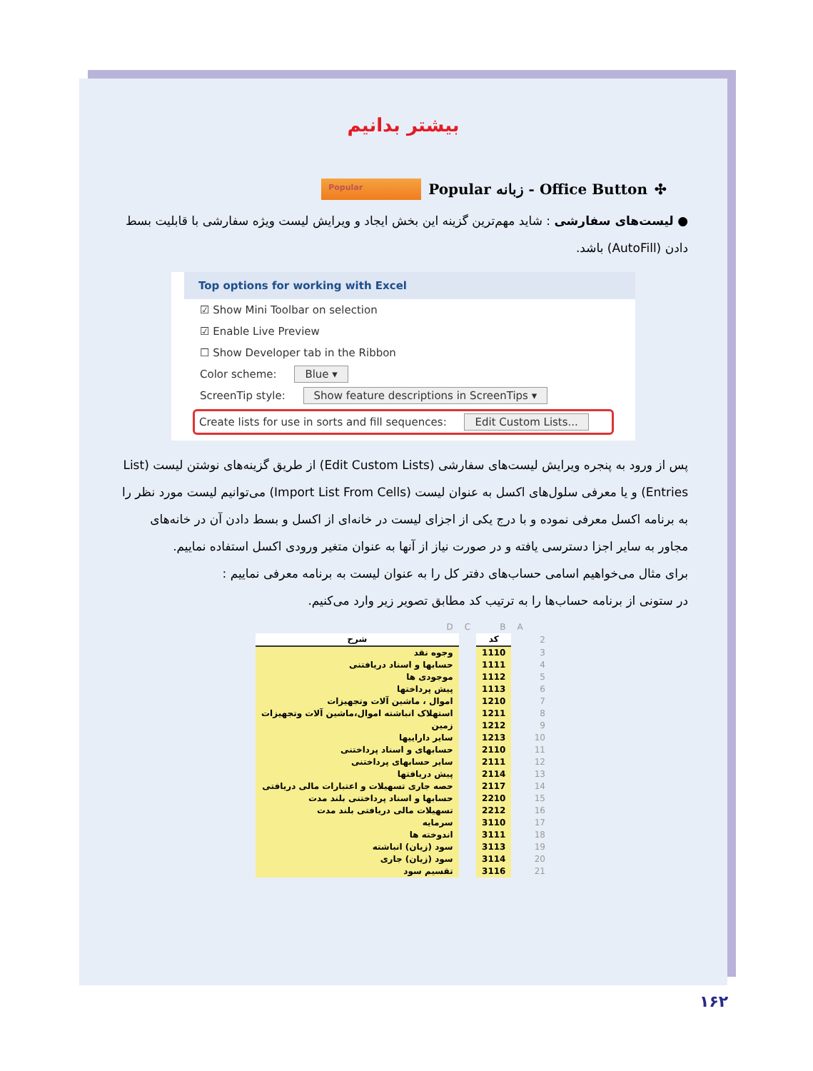بیشتر بدانیم
Popular Popular زبانه - Office Button ✣
● لیست‌های سفارشی : شاید مهم‌ترین گزینه این بخش ایجاد و ویرایش لیست ویژه سفارشی با قابلیت بسط دادن (AutoFill) باشد.
Top options for working with Excel
☑ Show Mini Toolbar on selection
☑ Enable Live Preview
☐ Show Developer tab in the Ribbon
Color scheme: Blue ▾
ScreenTip style: Show feature descriptions in ScreenTips ▾
Create lists for use in sorts and fill sequences: Edit Custom Lists...
پس از ورود به پنجره ویرایش لیست‌های سفارشی (Edit Custom Lists) از طریق گزینه‌های نوشتن لیست (List Entries) و یا معرفی سلول‌های اکسل به عنوان لیست (Import List From Cells) می‌توانیم لیست مورد نظر را به برنامه اکسل معرفی نموده و با درج یکی از اجزای لیست در خانه‌ای از اکسل و بسط دادن آن در خانه‌های مجاور به سایر اجزا دسترسی یافته و در صورت نیاز از آنها به عنوان متغیر ورودی اکسل استفاده نماییم.
برای مثال می‌خواهیم اسامی حساب‌های دفتر کل را به عنوان لیست به برنامه معرفی نماییم :
در ستونی از برنامه حساب‌ها را به ترتیب کد مطابق تصویر زیر وارد می‌کنیم.
| | A | B | C | D |
| 2 | | کد | | شرح |
| 3 | | 1110 | | وجوه نقد |
| 4 | | 1111 | | حسابها و اسناد دریافتنی |
| 5 | | 1112 | | موجودی ها |
| 6 | | 1113 | | پیش پرداختها |
| 7 | | 1210 | | اموال ، ماشین آلات وتجهیزات |
| 8 | | 1211 | | استهلاک انباشته اموال،ماشین آلات وتجهیزات |
| 9 | | 1212 | | زمین |
| 10 | | 1213 | | سایر داراییها |
| 11 | | 2110 | | حسابهای و اسناد پرداختنی |
| 12 | | 2111 | | سایر حسابهای پرداختنی |
| 13 | | 2114 | | پیش دریافتها |
| 14 | | 2117 | | حصه جاری تسهیلات و اعتبارات مالی دریافتی |
| 15 | | 2210 | | حسابها و اسناد پرداختنی بلند مدت |
| 16 | | 2212 | | تسهیلات مالی دریافتی بلند مدت |
| 17 | | 3110 | | سرمایه |
| 18 | | 3111 | | اندوخته ها |
| 19 | | 3113 | | سود (زیان) انباشته |
| 20 | | 3114 | | سود (زیان) جاری |
| 21 | | 3116 | | تقسیم سود |
۱۶۲